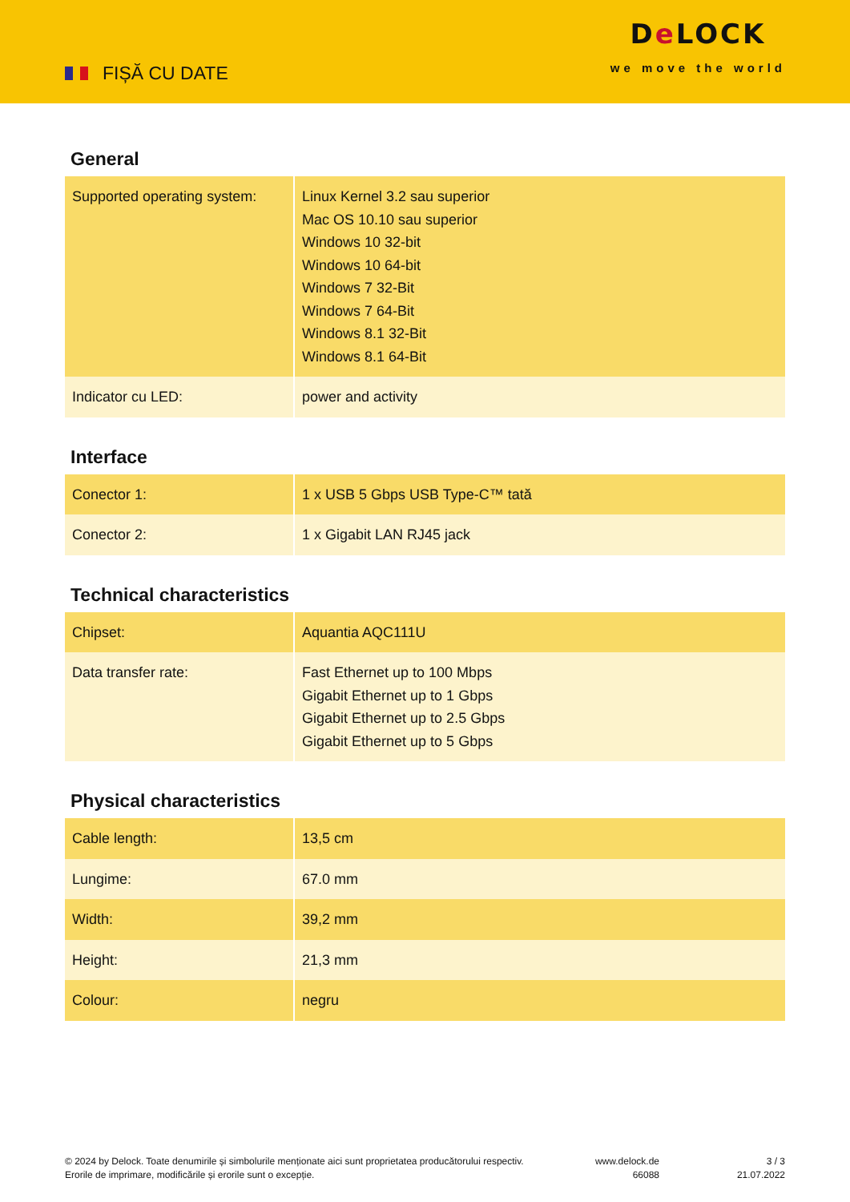FIȘĂ CU DATE
De LOCK
we move the world
General
| Supported operating system: | Linux Kernel 3.2 sau superior Mac OS 10.10 sau superior Windows 10 32-bit Windows 10 64-bit Windows 7 32-Bit Windows 7 64-Bit Windows 8.1 32-Bit Windows 8.1 64-Bit |
| Indicator cu LED: | power and activity |
Interface
| Conector 1: | 1 x USB 5 Gbps USB Type-C™ tată |
| Conector 2: | 1 x Gigabit LAN RJ45 jack |
Technical characteristics
| Chipset: | Aquantia AQC111U |
| Data transfer rate: | Fast Ethernet up to 100 Mbps Gigabit Ethernet up to 1 Gbps Gigabit Ethernet up to 2.5 Gbps Gigabit Ethernet up to 5 Gbps |
Physical characteristics
| Cable length: | 13,5 cm |
| Lungime: | 67.0 mm |
| Width: | 39,2 mm |
| Height: | 21,3 mm |
| Colour: | negru |
© 2024 by Delock. Toate denumirile și simbolurile menționate aici sunt proprietatea producătorului respectiv. Erorile de imprimare, modificările și erorile sunt o excepție.
www.delock.de
66088
3 / 3
21.07.2022